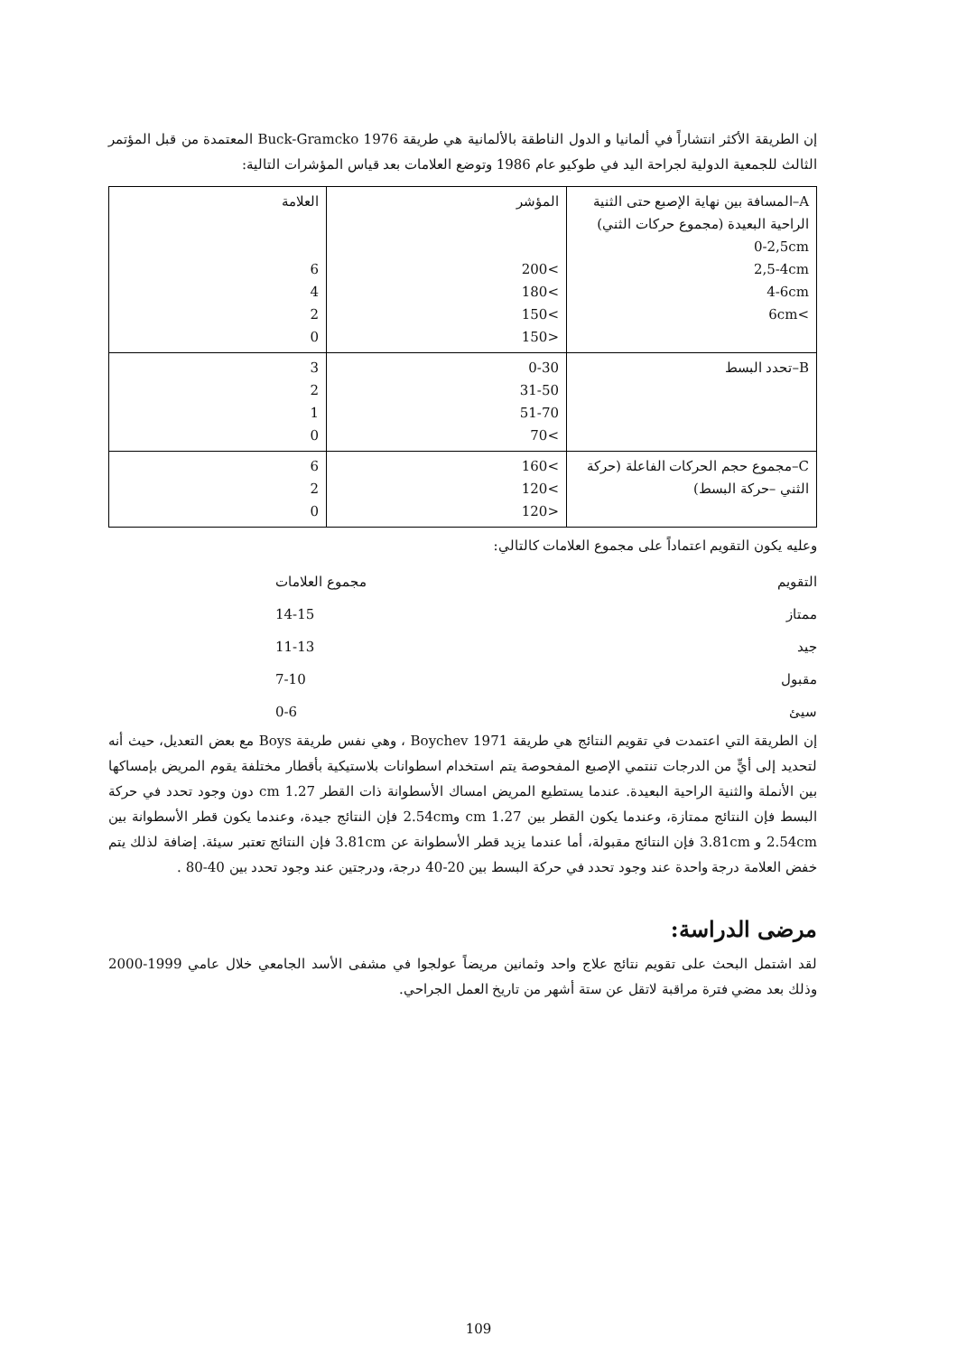إن الطريقة الأكثر انتشاراً في ألمانيا و الدول الناطقة بالألمانية هي طريقة Buck-Gramcko 1976 المعتمدة من قبل المؤتمر الثالث للجمعية الدولية لجراحة اليد في طوكيو عام 1986 وتوضع العلامات بعد قياس المؤشرات التالية:
| A–المسافة بين نهاية الإصبع حتى الثنية الراحية البعيدة (مجموع حركات الثني) 0-2,5cm 2,5-4cm 4-6cm >6cm | المؤشر >200 >180 >150 <150 | العلامة 6 4 2 0 |
| B–تحدد البسط | 0-30 31-50 51-70 >70 | 3 2 1 0 |
| C–مجموع حجم الحركات الفاعلة (حركة الثني –حركة البسط) | >160 >120 <120 | 6 2 0 |
وعليه يكون التقويم اعتماداً على مجموع العلامات كالتالي:
التقويم مجموع العلامات
ممتاز 14-15
جيد 11-13
مقبول 7-10
سيئ 0-6
إن الطريقة التي اعتمدت في تقويم النتائج هي طريقة Boychev 1971 ، وهي نفس طريقة Boys مع بعض التعديل، حيث أنه لتحديد إلى أيٍّ من الدرجات تنتمي الإصبع المفحوصة يتم استخدام اسطوانات بلاستيكية بأقطار مختلفة يقوم المريض بإمساكها بين الأنملة والثنية الراحية البعيدة. عندما يستطيع المريض امساك الأسطوانة ذات القطر 1.27 cm دون وجود تحدد في حركة البسط فإن النتائج ممتازة، وعندما يكون القطر بين 1.27 cm و2.54cm فإن النتائج جيدة، وعندما يكون قطر الأسطوانة بين 2.54cm و 3.81cm فإن النتائج مقبولة، أما عندما يزيد قطر الأسطوانة عن 3.81cm فإن النتائج تعتبر سيئة. إضافة لذلك يتم خفض العلامة درجة واحدة عند وجود تحدد في حركة البسط بين 20-40 درجة، ودرجتين عند وجود تحدد بين 40-80 .
مرضى الدراسة:
لقد اشتمل البحث على تقويم نتائج علاج واحد وثمانين مريضاً عولجوا في مشفى الأسد الجامعي خلال عامي 1999-2000 وذلك بعد مضي فترة مراقبة لاتقل عن ستة أشهر من تاريخ العمل الجراحي.
109